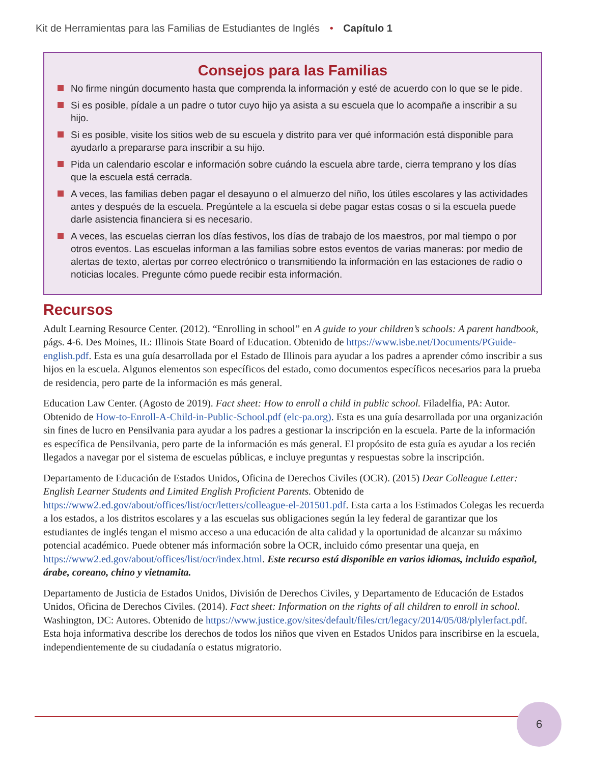Kit de Herramientas para las Familias de Estudiantes de Inglés • Capítulo 1
Consejos para las Familias
No firme ningún documento hasta que comprenda la información y esté de acuerdo con lo que se le pide.
Si es posible, pídale a un padre o tutor cuyo hijo ya asista a su escuela que lo acompañe a inscribir a su hijo.
Si es posible, visite los sitios web de su escuela y distrito para ver qué información está disponible para ayudarlo a prepararse para inscribir a su hijo.
Pida un calendario escolar e información sobre cuándo la escuela abre tarde, cierra temprano y los días que la escuela está cerrada.
A veces, las familias deben pagar el desayuno o el almuerzo del niño, los útiles escolares y las actividades antes y después de la escuela. Pregúntele a la escuela si debe pagar estas cosas o si la escuela puede darle asistencia financiera si es necesario.
A veces, las escuelas cierran los días festivos, los días de trabajo de los maestros, por mal tiempo o por otros eventos. Las escuelas informan a las familias sobre estos eventos de varias maneras: por medio de alertas de texto, alertas por correo electrónico o transmitiendo la información en las estaciones de radio o noticias locales. Pregunte cómo puede recibir esta información.
Recursos
Adult Learning Resource Center. (2012). “Enrolling in school” en A guide to your children’s schools: A parent handbook, págs. 4-6. Des Moines, IL: Illinois State Board of Education. Obtenido de https://www.isbe.net/Documents/PGuide-english.pdf. Esta es una guía desarrollada por el Estado de Illinois para ayudar a los padres a aprender cómo inscribir a sus hijos en la escuela. Algunos elementos son específicos del estado, como documentos específicos necesarios para la prueba de residencia, pero parte de la información es más general.
Education Law Center. (Agosto de 2019). Fact sheet: How to enroll a child in public school. Filadelfia, PA: Autor. Obtenido de How-to-Enroll-A-Child-in-Public-School.pdf (elc-pa.org). Esta es una guía desarrollada por una organización sin fines de lucro en Pensilvania para ayudar a los padres a gestionar la inscripción en la escuela. Parte de la información es específica de Pensilvania, pero parte de la información es más general. El propósito de esta guía es ayudar a los recién llegados a navegar por el sistema de escuelas públicas, e incluye preguntas y respuestas sobre la inscripción.
Departamento de Educación de Estados Unidos, Oficina de Derechos Civiles (OCR). (2015) Dear Colleague Letter: English Learner Students and Limited English Proficient Parents. Obtenido de https://www2.ed.gov/about/offices/list/ocr/letters/colleague-el-201501.pdf. Esta carta a los Estimados Colegas les recuerda a los estados, a los distritos escolares y a las escuelas sus obligaciones según la ley federal de garantizar que los estudiantes de inglés tengan el mismo acceso a una educación de alta calidad y la oportunidad de alcanzar su máximo potencial académico. Puede obtener más información sobre la OCR, incluido cómo presentar una queja, en https://www2.ed.gov/about/offices/list/ocr/index.html. Este recurso está disponible en varios idiomas, incluido español, árabe, coreano, chino y vietnamita.
Departamento de Justicia de Estados Unidos, División de Derechos Civiles, y Departamento de Educación de Estados Unidos, Oficina de Derechos Civiles. (2014). Fact sheet: Information on the rights of all children to enroll in school. Washington, DC: Autores. Obtenido de https://www.justice.gov/sites/default/files/crt/legacy/2014/05/08/plylerfact.pdf. Esta hoja informativa describe los derechos de todos los niños que viven en Estados Unidos para inscribirse en la escuela, independientemente de su ciudadanía o estatus migratorio.
6